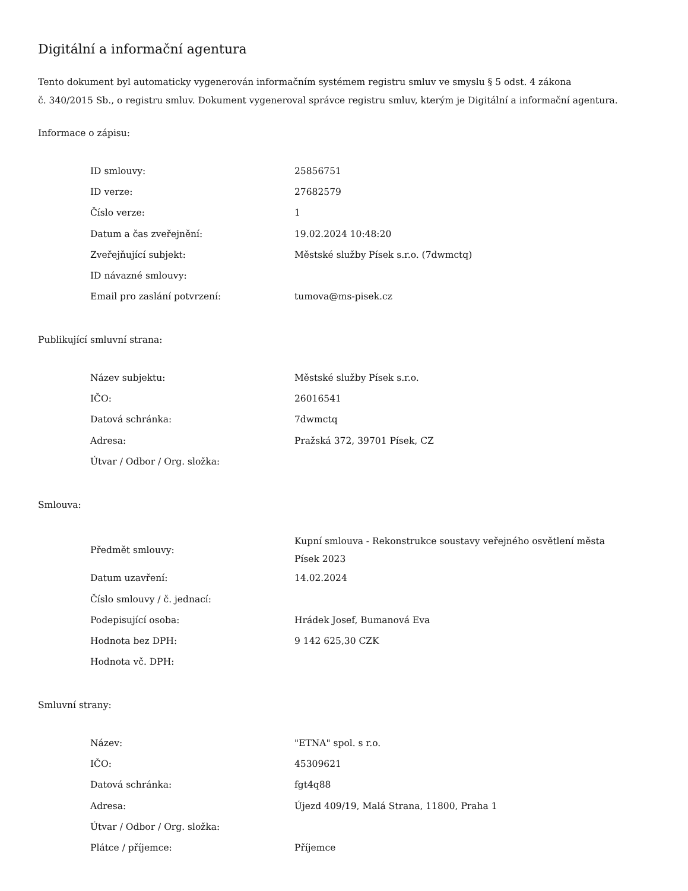Digitální a informační agentura
Tento dokument byl automaticky vygenerován informačním systémem registru smluv ve smyslu § 5 odst. 4 zákona
č. 340/2015 Sb., o registru smluv. Dokument vygeneroval správce registru smluv, kterým je Digitální a informační agentura.
Informace o zápisu:
| ID smlouvy: | 25856751 |
| ID verze: | 27682579 |
| Číslo verze: | 1 |
| Datum a čas zveřejnění: | 19.02.2024 10:48:20 |
| Zveřejňující subjekt: | Městské služby Písek s.r.o. (7dwmctq) |
| ID návazné smlouvy: | |
| Email pro zaslání potvrzení: | tumova@ms-pisek.cz |
Publikující smluvní strana:
| Název subjektu: | Městské služby Písek s.r.o. |
| IČO: | 26016541 |
| Datová schránka: | 7dwmctq |
| Adresa: | Pražská 372, 39701 Písek, CZ |
| Útvar / Odbor / Org. složka: | |
Smlouva:
| Předmět smlouvy: | Kupní smlouva - Rekonstrukce soustavy veřejného osvětlení města Písek 2023 |
| Datum uzavření: | 14.02.2024 |
| Číslo smlouvy / č. jednací: | |
| Podepisující osoba: | Hrádek Josef, Bumanová Eva |
| Hodnota bez DPH: | 9 142 625,30 CZK |
| Hodnota vč. DPH: | |
Smluvní strany:
| Název: | "ETNA" spol. s r.o. |
| IČO: | 45309621 |
| Datová schránka: | fgt4q88 |
| Adresa: | Újezd 409/19, Malá Strana, 11800, Praha 1 |
| Útvar / Odbor / Org. složka: | |
| Plátce / příjemce: | Příjemce |